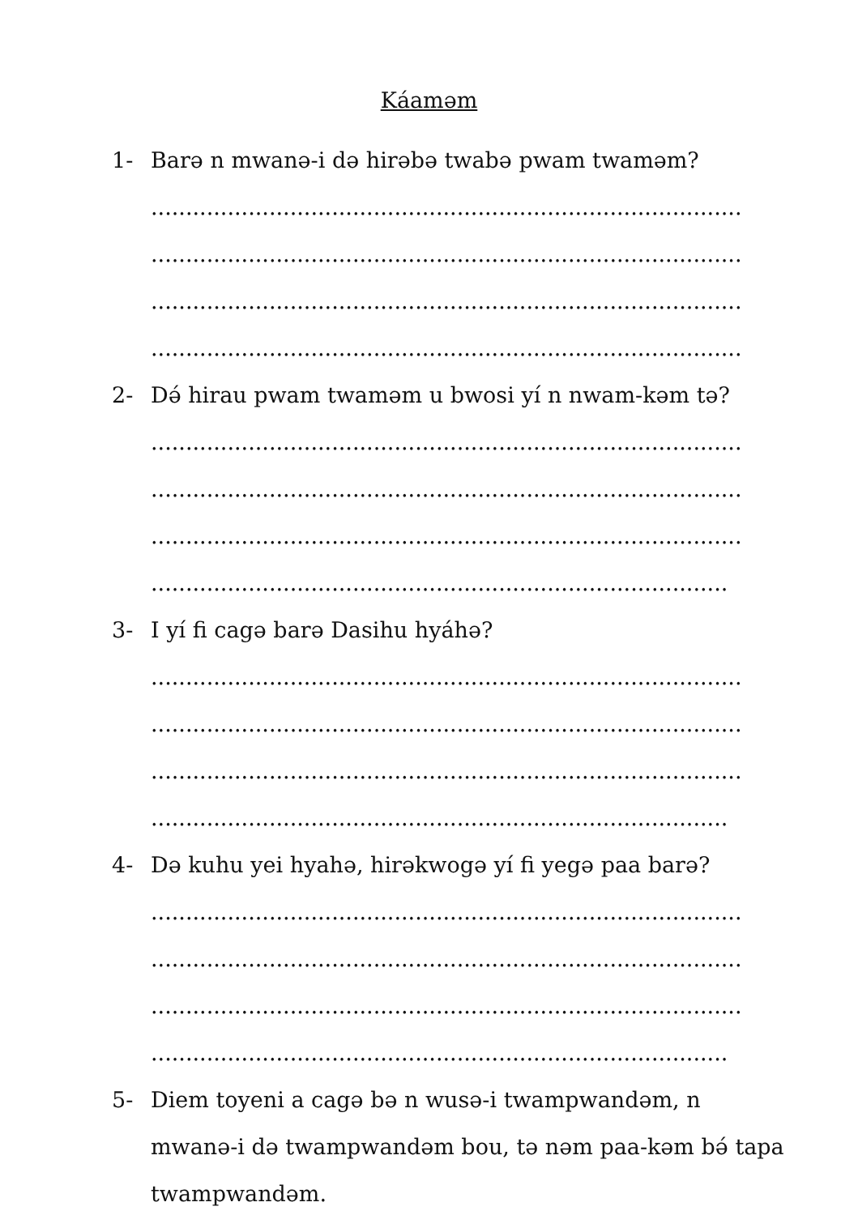Káaməm
1- Barə n mwanə-i də hirəbə twabə pwam twaməm?
.....................................................................................
.....................................................................................
.....................................................................................
.....................................................................................
2- Də́ hirau pwam twaməm u bwosi yí n nwam-kəm tə?
.....................................................................................
.....................................................................................
.....................................................................................
...................................................................................
3- I yí fi cagə barə Dasihu hyáhə?
.....................................................................................
.....................................................................................
.....................................................................................
...................................................................................
4- Də kuhu yei hyahə, hirəkwogə yí fi yegə paa barə?
.....................................................................................
.....................................................................................
.....................................................................................
...................................................................................
5- Diem toyeni a cagə bə n wusə-i twampwandəm, n mwanə-i də twampwandəm bou, tə nəm paa-kəm bə́ tapa twampwandəm.